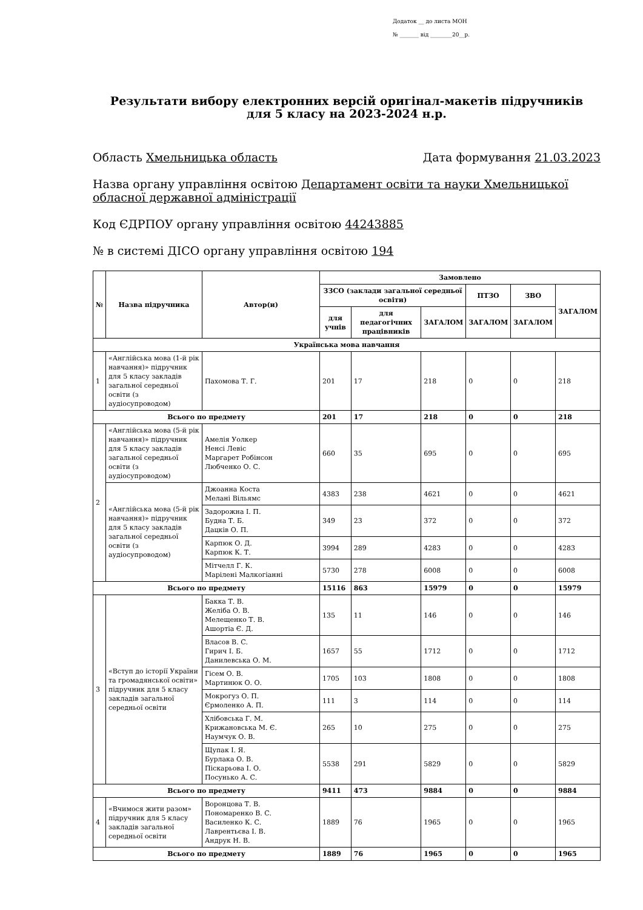Додаток __ до листа МОН
№ _______ від ________20__р.
Результати вибору електронних версій оригінал-макетів підручників
для 5 класу на 2023-2024 н.р.
Область Хмельницька область Дата формування 21.03.2023
Назва органу управління освітою Департамент освіти та науки Хмельницької обласної державної адміністрації
Код ЄДРПОУ органу управління освітою 44243885
№ в системі ДІСО органу управління освітою 194
| № | Назва підручника | Автор(и) | Замовлено | | | | | |
| --- | --- | --- | --- | --- | --- | --- | --- | --- |
| | | | ЗЗСО (заклади загальної середньої освіти) | | | ПТЗО | ЗВО | ЗАГАЛОМ |
| | | | для учнів | для педагогічних працівників | ЗАГАЛОМ | ЗАГАЛОМ | ЗАГАЛОМ | |
| Українська мова навчання | | | | | | | | |
| 1 | «Англійська мова (1-й рік навчання)» підручник для 5 класу закладів загальної середньої освіти (з аудіосупроводом) | Пахомова Т. Г. | 201 | 17 | 218 | 0 | 0 | 218 |
| Всього по предмету | | | 201 | 17 | 218 | 0 | 0 | 218 |
| 2 | «Англійська мова (5-й рік навчання)» підручник для 5 класу закладів загальної середньої освіти (з аудіосупроводом) | Амелія Уолкер Ненсі Левіс Маргарет Робінсон Любченко О. С. | 660 | 35 | 695 | 0 | 0 | 695 |
| | «Англійська мова (5-й рік навчання)» підручник для 5 класу закладів загальної середньої освіти (з аудіосупроводом) | Джоанна Коста Мелані Вільямс | 4383 | 238 | 4621 | 0 | 0 | 4621 |
| | | Задорожна І. П. Будна Т. Б. Дацків О. П. | 349 | 23 | 372 | 0 | 0 | 372 |
| | | Карпюк О. Д. Карпюк К. Т. | 3994 | 289 | 4283 | 0 | 0 | 4283 |
| | | Мітчелл Г. К. Марілені Малкогіанні | 5730 | 278 | 6008 | 0 | 0 | 6008 |
| Всього по предмету | | | 15116 | 863 | 15979 | 0 | 0 | 15979 |
| 3 | «Вступ до історії України та громадянської освіти» підручник для 5 класу закладів загальної середньої освіти | Бакка Т. В. Желіба О. В. Мелещенко Т. В. Ашортіа Є. Д. | 135 | 11 | 146 | 0 | 0 | 146 |
| | | Власов В. С. Гирич І. Б. Данилевська О. М. | 1657 | 55 | 1712 | 0 | 0 | 1712 |
| | | Гісем О. В. Мартинюк О. О. | 1705 | 103 | 1808 | 0 | 0 | 1808 |
| | | Мокрогуз О. П. Єрмоленко А. П. | 111 | 3 | 114 | 0 | 0 | 114 |
| | | Хлібовська Г. М. Крижановська М. Є. Наумчук О. В. | 265 | 10 | 275 | 0 | 0 | 275 |
| | | Щупак І. Я. Бурлака О. В. Піскарьова І. О. Посунько А. С. | 5538 | 291 | 5829 | 0 | 0 | 5829 |
| Всього по предмету | | | 9411 | 473 | 9884 | 0 | 0 | 9884 |
| 4 | «Вчимося жити разом» підручник для 5 класу закладів загальної середньої освіти | Воронцова Т. В. Пономаренко В. С. Василенко К. С. Лаврентьєва І. В. Андрук Н. В. | 1889 | 76 | 1965 | 0 | 0 | 1965 |
| Всього по предмету | | | 1889 | 76 | 1965 | 0 | 0 | 1965 |